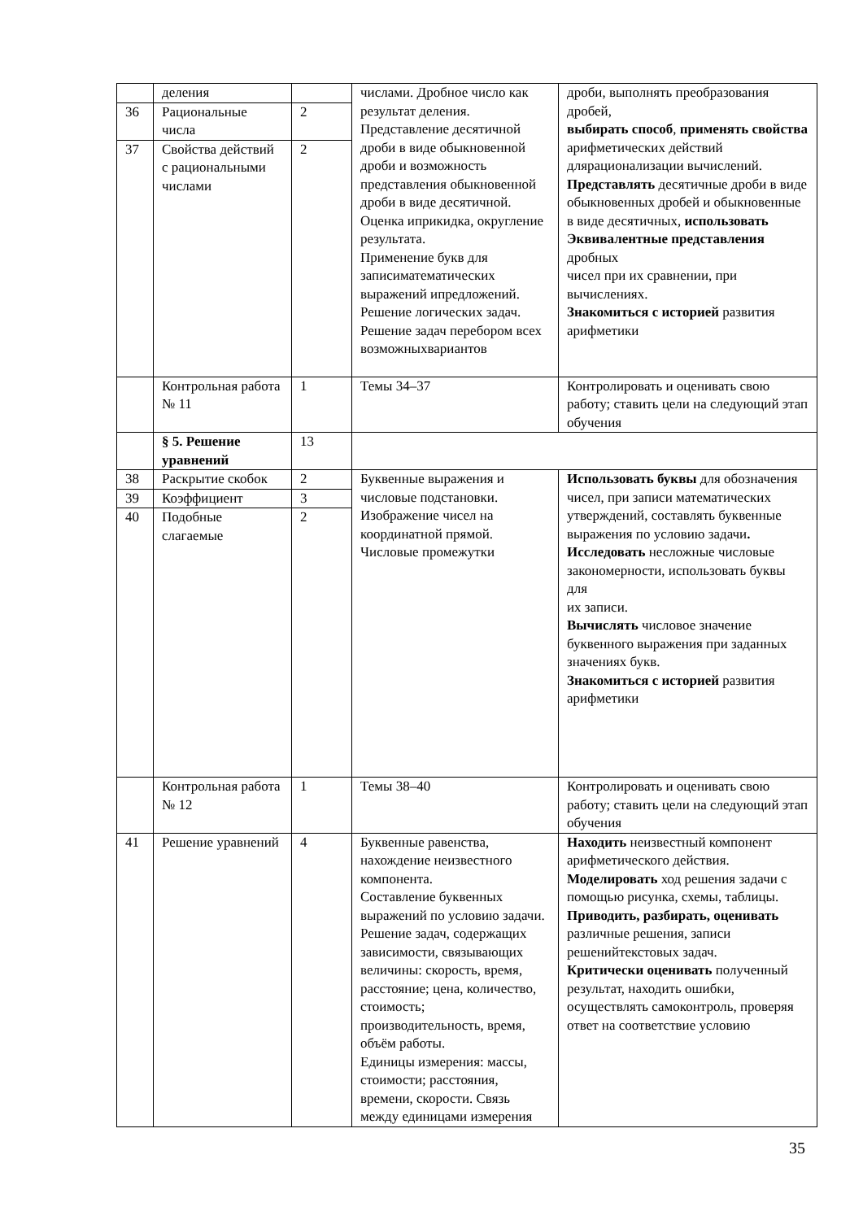| | деления | | числами. Дробное число как результат деления. Представление десятичной дроби в виде обыкновенной дроби и возможность представления обыкновенной дроби в виде десятичной. Оценка иприкидка, округление результата. Применение букв для записиматематических выражений ипредложений. Решение логических задач. Решение задач перебором всех возможныхвариантов | дроби, выполнять преобразования дробей, выбирать способ , применять свойства арифметических действий длярационализации вычислений. Представлять десятичные дроби в виде обыкновенных дробей и обыкновенные в виде десятичных, использовать Эквивалентные представления дробных чисел при их сравнении, при вычислениях. Знакомиться с историей развития арифметики |
| 36 | Рациональные числа | 2 | | |
| 37 | Свойства действий с рациональными числами | 2 | | |
| | Контрольная работа № 11 | 1 | Темы 34–37 | Контролировать и оценивать свою работу; ставить цели на следующий этап обучения |
| | § 5. Решение уравнений | 13 | | |
| 38 | Раскрытие скобок | 2 | Буквенные выражения и числовые подстановки. Изображение чисел на координатной прямой. Числовые промежутки | Использовать буквы для обозначения чисел, при записи математических утверждений, составлять буквенные выражения по условию задачи . Исследовать несложные числовые закономерности, использовать буквы для их записи. Вычислять числовое значение буквенного выражения при заданных значениях букв. Знакомиться с историей развития арифметики |
| 39 | Коэффициент | 3 | | |
| 40 | Подобные слагаемые | 2 | | |
| | Контрольная работа № 12 | 1 | Темы 38–40 | Контролировать и оценивать свою работу; ставить цели на следующий этап обучения |
| 41 | Решение уравнений | 4 | Буквенные равенства, нахождение неизвестного компонента. Составление буквенных выражений по условию задачи. Решение задач, содержащих зависимости, связывающих величины: скорость, время, расстояние; цена, количество, стоимость; производительность, время, объём работы. Единицы измерения: массы, стоимости; расстояния, времени, скорости. Связь между единицами измерения | Находить неизвестный компонент арифметического действия. Моделировать ход решения задачи с помощью рисунка, схемы, таблицы. Приводить, разбирать, оценивать различные решения, записи решенийтекстовых задач. Критически оценивать полученный результат, находить ошибки, осуществлять самоконтроль, проверяя ответ на соответствие условию |
35